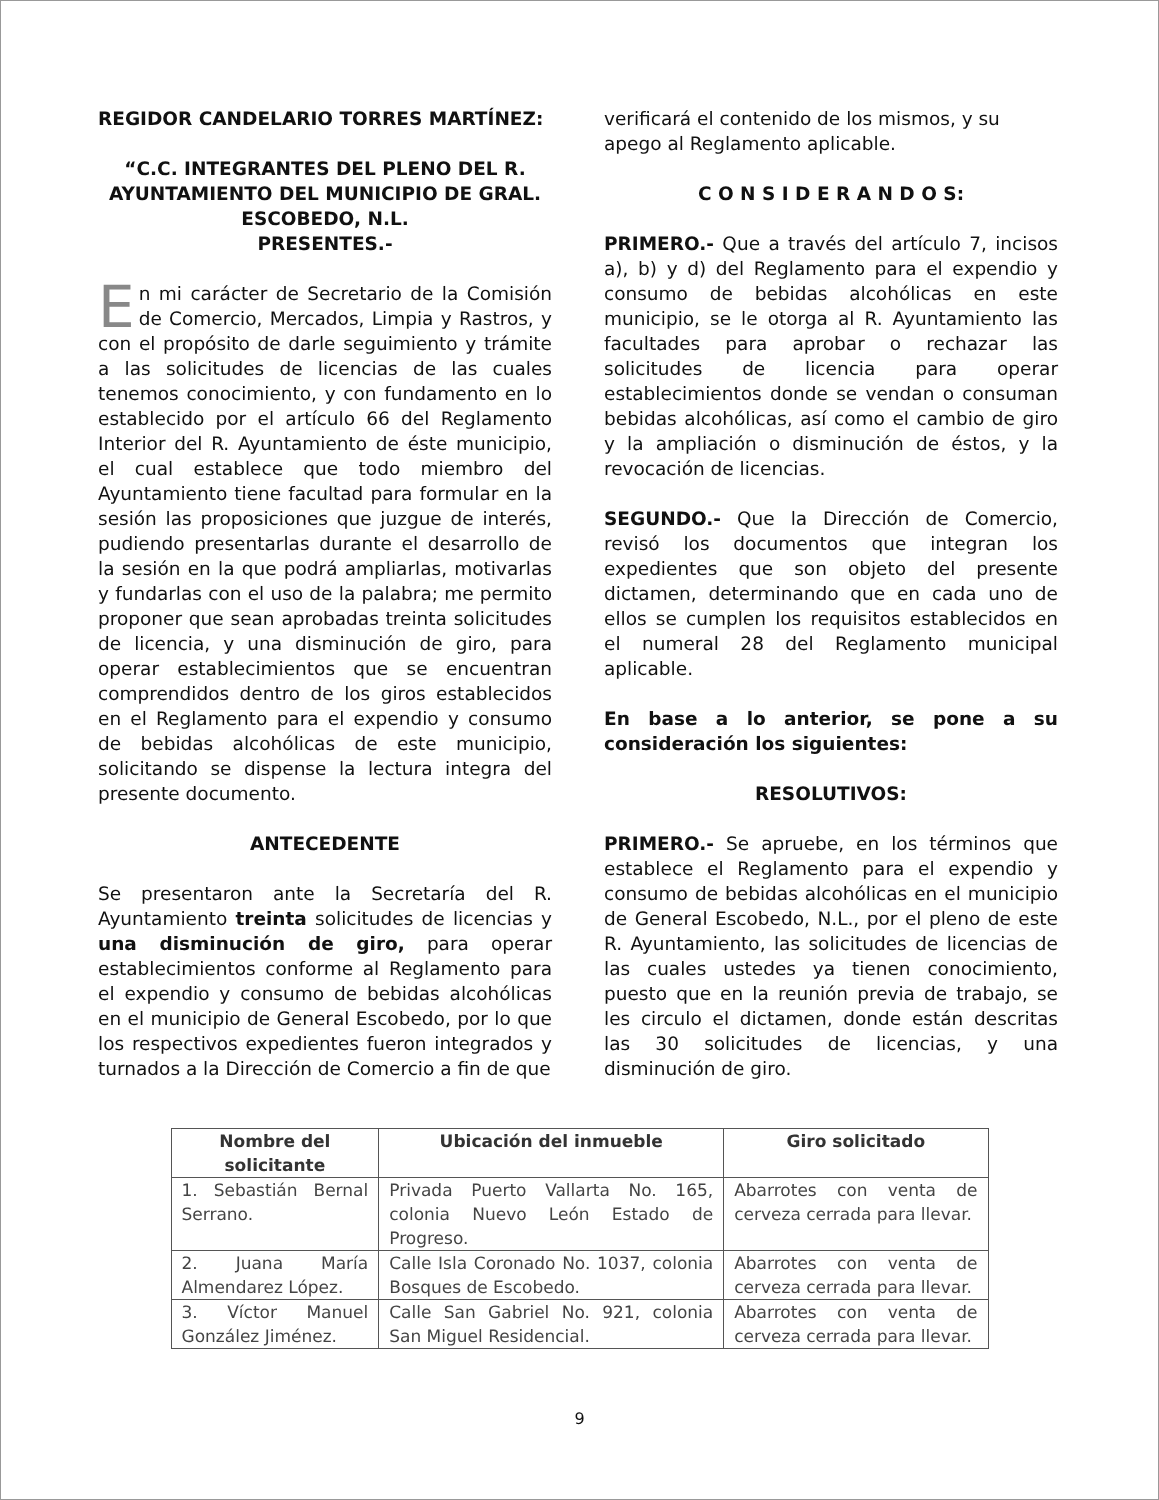REGIDOR CANDELARIO TORRES MARTÍNEZ:
“C.C. INTEGRANTES DEL PLENO DEL R. AYUNTAMIENTO DEL MUNICIPIO DE GRAL. ESCOBEDO, N.L.
PRESENTES.-
En mi carácter de Secretario de la Comisión de Comercio, Mercados, Limpia y Rastros, y con el propósito de darle seguimiento y trámite a las solicitudes de licencias de las cuales tenemos conocimiento, y con fundamento en lo establecido por el artículo 66 del Reglamento Interior del R. Ayuntamiento de éste municipio, el cual establece que todo miembro del Ayuntamiento tiene facultad para formular en la sesión las proposiciones que juzgue de interés, pudiendo presentarlas durante el desarrollo de la sesión en la que podrá ampliarlas, motivarlas y fundarlas con el uso de la palabra; me permito proponer que sean aprobadas treinta solicitudes de licencia, y una disminución de giro, para operar establecimientos que se encuentran comprendidos dentro de los giros establecidos en el Reglamento para el expendio y consumo de bebidas alcohólicas de este municipio, solicitando se dispense la lectura integra del presente documento.
ANTECEDENTE
Se presentaron ante la Secretaría del R. Ayuntamiento treinta solicitudes de licencias y una disminución de giro, para operar establecimientos conforme al Reglamento para el expendio y consumo de bebidas alcohólicas en el municipio de General Escobedo, por lo que los respectivos expedientes fueron integrados y turnados a la Dirección de Comercio a fin de que
verificará el contenido de los mismos, y su apego al Reglamento aplicable.
C O N S I D E R A N D O S:
PRIMERO.- Que a través del artículo 7, incisos a), b) y d) del Reglamento para el expendio y consumo de bebidas alcohólicas en este municipio, se le otorga al R. Ayuntamiento las facultades para aprobar o rechazar las solicitudes de licencia para operar establecimientos donde se vendan o consuman bebidas alcohólicas, así como el cambio de giro y la ampliación o disminución de éstos, y la revocación de licencias.
SEGUNDO.- Que la Dirección de Comercio, revisó los documentos que integran los expedientes que son objeto del presente dictamen, determinando que en cada uno de ellos se cumplen los requisitos establecidos en el numeral 28 del Reglamento municipal aplicable.
En base a lo anterior, se pone a su consideración los siguientes:
RESOLUTIVOS:
PRIMERO.- Se apruebe, en los términos que establece el Reglamento para el expendio y consumo de bebidas alcohólicas en el municipio de General Escobedo, N.L., por el pleno de este R. Ayuntamiento, las solicitudes de licencias de las cuales ustedes ya tienen conocimiento, puesto que en la reunión previa de trabajo, se les circulo el dictamen, donde están descritas las 30 solicitudes de licencias, y una disminución de giro.
| Nombre del solicitante | Ubicación del inmueble | Giro solicitado |
| --- | --- | --- |
| 1. Sebastián Bernal Serrano. | Privada Puerto Vallarta No. 165, colonia Nuevo León Estado de Progreso. | Abarrotes con venta de cerveza cerrada para llevar. |
| 2. Juana María Almendarez López. | Calle Isla Coronado No. 1037, colonia Bosques de Escobedo. | Abarrotes con venta de cerveza cerrada para llevar. |
| 3. Víctor Manuel González Jiménez. | Calle San Gabriel No. 921, colonia San Miguel Residencial. | Abarrotes con venta de cerveza cerrada para llevar. |
9